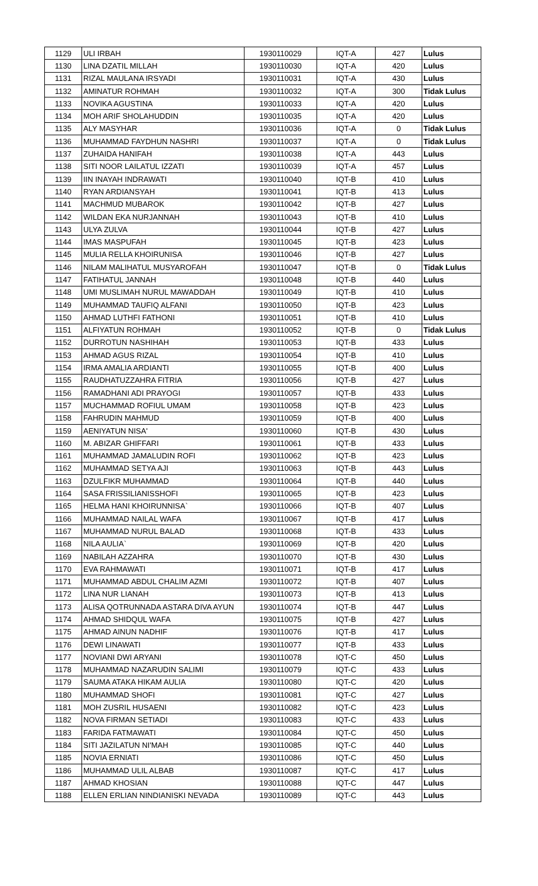| 1129 | ULI IRBAH | 1930110029 | IQT-A | 427 | Lulus |
| 1130 | LINA DZATIL MILLAH | 1930110030 | IQT-A | 420 | Lulus |
| 1131 | RIZAL MAULANA IRSYADI | 1930110031 | IQT-A | 430 | Lulus |
| 1132 | AMINATUR ROHMAH | 1930110032 | IQT-A | 300 | Tidak Lulus |
| 1133 | NOVIKA AGUSTINA | 1930110033 | IQT-A | 420 | Lulus |
| 1134 | MOH ARIF SHOLAHUDDIN | 1930110035 | IQT-A | 420 | Lulus |
| 1135 | ALY MASYHAR | 1930110036 | IQT-A | 0 | Tidak Lulus |
| 1136 | MUHAMMAD FAYDHUN NASHRI | 1930110037 | IQT-A | 0 | Tidak Lulus |
| 1137 | ZUHAIDA HANIFAH | 1930110038 | IQT-A | 443 | Lulus |
| 1138 | SITI NOOR LAILATUL IZZATI | 1930110039 | IQT-A | 457 | Lulus |
| 1139 | IIN INAYAH INDRAWATI | 1930110040 | IQT-B | 410 | Lulus |
| 1140 | RYAN ARDIANSYAH | 1930110041 | IQT-B | 413 | Lulus |
| 1141 | MACHMUD MUBAROK | 1930110042 | IQT-B | 427 | Lulus |
| 1142 | WILDAN EKA NURJANNAH | 1930110043 | IQT-B | 410 | Lulus |
| 1143 | ULYA ZULVA | 1930110044 | IQT-B | 427 | Lulus |
| 1144 | IMAS MASPUFAH | 1930110045 | IQT-B | 423 | Lulus |
| 1145 | MULIA RELLA KHOIRUNISA | 1930110046 | IQT-B | 427 | Lulus |
| 1146 | NILAM MALIHATUL MUSYAROFAH | 1930110047 | IQT-B | 0 | Tidak Lulus |
| 1147 | FATIHATUL JANNAH | 1930110048 | IQT-B | 440 | Lulus |
| 1148 | UMI MUSLIMAH NURUL MAWADDAH | 1930110049 | IQT-B | 410 | Lulus |
| 1149 | MUHAMMAD TAUFIQ ALFANI | 1930110050 | IQT-B | 423 | Lulus |
| 1150 | AHMAD LUTHFI FATHONI | 1930110051 | IQT-B | 410 | Lulus |
| 1151 | ALFIYATUN ROHMAH | 1930110052 | IQT-B | 0 | Tidak Lulus |
| 1152 | DURROTUN NASHIHAH | 1930110053 | IQT-B | 433 | Lulus |
| 1153 | AHMAD AGUS RIZAL | 1930110054 | IQT-B | 410 | Lulus |
| 1154 | IRMA AMALIA ARDIANTI | 1930110055 | IQT-B | 400 | Lulus |
| 1155 | RAUDHATUZZAHRA FITRIA | 1930110056 | IQT-B | 427 | Lulus |
| 1156 | RAMADHANI ADI PRAYOGI | 1930110057 | IQT-B | 433 | Lulus |
| 1157 | MUCHAMMAD ROFIUL UMAM | 1930110058 | IQT-B | 423 | Lulus |
| 1158 | FAHRUDIN MAHMUD | 1930110059 | IQT-B | 400 | Lulus |
| 1159 | AENIYATUN NISA' | 1930110060 | IQT-B | 430 | Lulus |
| 1160 | M. ABIZAR GHIFFARI | 1930110061 | IQT-B | 433 | Lulus |
| 1161 | MUHAMMAD JAMALUDIN ROFI | 1930110062 | IQT-B | 423 | Lulus |
| 1162 | MUHAMMAD SETYA AJI | 1930110063 | IQT-B | 443 | Lulus |
| 1163 | DZULFIKR MUHAMMAD | 1930110064 | IQT-B | 440 | Lulus |
| 1164 | SASA FRISSILIANISSHOFI | 1930110065 | IQT-B | 423 | Lulus |
| 1165 | HELMA HANI KHOIRUNNISA` | 1930110066 | IQT-B | 407 | Lulus |
| 1166 | MUHAMMAD NAILAL WAFA | 1930110067 | IQT-B | 417 | Lulus |
| 1167 | MUHAMMAD NURUL BALAD | 1930110068 | IQT-B | 433 | Lulus |
| 1168 | NILA AULIA` | 1930110069 | IQT-B | 420 | Lulus |
| 1169 | NABILAH AZZAHRA | 1930110070 | IQT-B | 430 | Lulus |
| 1170 | EVA RAHMAWATI | 1930110071 | IQT-B | 417 | Lulus |
| 1171 | MUHAMMAD ABDUL CHALIM AZMI | 1930110072 | IQT-B | 407 | Lulus |
| 1172 | LINA NUR LIANAH | 1930110073 | IQT-B | 413 | Lulus |
| 1173 | ALISA QOTRUNNADA ASTARA DIVA AYUN | 1930110074 | IQT-B | 447 | Lulus |
| 1174 | AHMAD SHIDQUL WAFA | 1930110075 | IQT-B | 427 | Lulus |
| 1175 | AHMAD AINUN NADHIF | 1930110076 | IQT-B | 417 | Lulus |
| 1176 | DEWI LINAWATI | 1930110077 | IQT-B | 433 | Lulus |
| 1177 | NOVIANI DWI ARYANI | 1930110078 | IQT-C | 450 | Lulus |
| 1178 | MUHAMMAD NAZARUDIN SALIMI | 1930110079 | IQT-C | 433 | Lulus |
| 1179 | SAUMA ATAKA HIKAM AULIA | 1930110080 | IQT-C | 420 | Lulus |
| 1180 | MUHAMMAD SHOFI | 1930110081 | IQT-C | 427 | Lulus |
| 1181 | MOH ZUSRIL HUSAENI | 1930110082 | IQT-C | 423 | Lulus |
| 1182 | NOVA FIRMAN SETIADI | 1930110083 | IQT-C | 433 | Lulus |
| 1183 | FARIDA FATMAWATI | 1930110084 | IQT-C | 450 | Lulus |
| 1184 | SITI JAZILATUN NI'MAH | 1930110085 | IQT-C | 440 | Lulus |
| 1185 | NOVIA ERNIATI | 1930110086 | IQT-C | 450 | Lulus |
| 1186 | MUHAMMAD ULIL ALBAB | 1930110087 | IQT-C | 417 | Lulus |
| 1187 | AHMAD KHOSIAN | 1930110088 | IQT-C | 447 | Lulus |
| 1188 | ELLEN ERLIAN NINDIANISKI NEVADA | 1930110089 | IQT-C | 443 | Lulus |